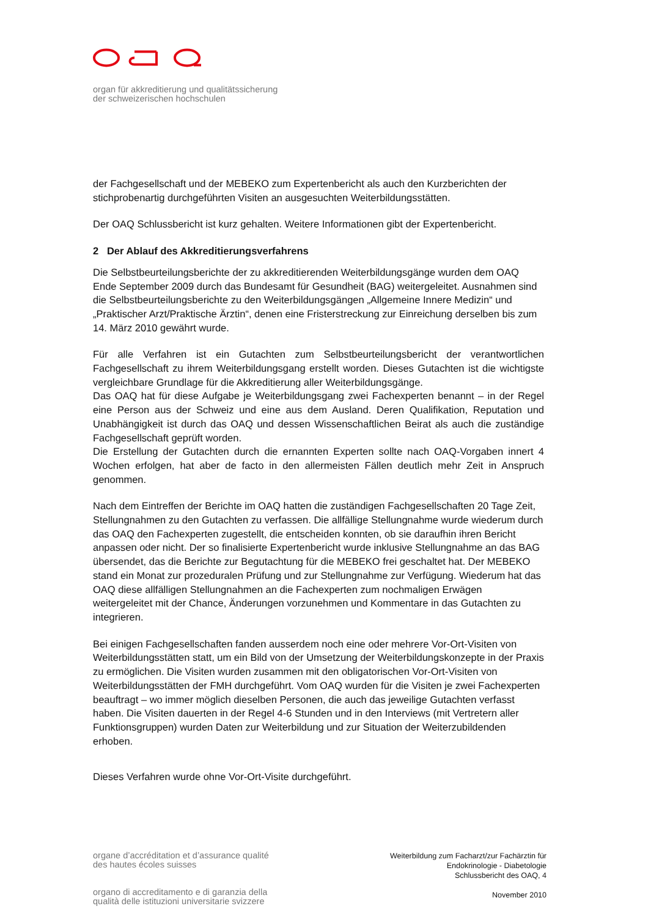organ für akkreditierung und qualitätssicherung
der schweizerischen hochschulen
der Fachgesellschaft und der MEBEKO zum Expertenbericht als auch den Kurzberichten der stichprobenartig durchgeführten Visiten an ausgesuchten Weiterbildungsstätten.
Der OAQ Schlussbericht ist kurz gehalten. Weitere Informationen gibt der Expertenbericht.
2 Der Ablauf des Akkreditierungsverfahrens
Die Selbstbeurteilungsberichte der zu akkreditierenden Weiterbildungsgänge wurden dem OAQ Ende September 2009 durch das Bundesamt für Gesundheit (BAG) weitergeleitet. Ausnahmen sind die Selbstbeurteilungsberichte zu den Weiterbildungsgängen „Allgemeine Innere Medizin“ und „Praktischer Arzt/Praktische Ärztin“, denen eine Fristerstreckung zur Einreichung derselben bis zum 14. März 2010 gewährt wurde.
Für alle Verfahren ist ein Gutachten zum Selbstbeurteilungsbericht der verantwortlichen Fachgesellschaft zu ihrem Weiterbildungsgang erstellt worden. Dieses Gutachten ist die wichtigste vergleichbare Grundlage für die Akkreditierung aller Weiterbildungsgänge.
Das OAQ hat für diese Aufgabe je Weiterbildungsgang zwei Fachexperten benannt – in der Regel eine Person aus der Schweiz und eine aus dem Ausland. Deren Qualifikation, Reputation und Unabhängigkeit ist durch das OAQ und dessen Wissenschaftlichen Beirat als auch die zuständige Fachgesellschaft geprüft worden.
Die Erstellung der Gutachten durch die ernannten Experten sollte nach OAQ-Vorgaben innert 4 Wochen erfolgen, hat aber de facto in den allermeisten Fällen deutlich mehr Zeit in Anspruch genommen.
Nach dem Eintreffen der Berichte im OAQ hatten die zuständigen Fachgesellschaften 20 Tage Zeit, Stellungnahmen zu den Gutachten zu verfassen. Die allfällige Stellungnahme wurde wiederum durch das OAQ den Fachexperten zugestellt, die entscheiden konnten, ob sie daraufhin ihren Bericht anpassen oder nicht. Der so finalisierte Expertenbericht wurde inklusive Stellungnahme an das BAG übersendet, das die Berichte zur Begutachtung für die MEBEKO frei geschaltet hat. Der MEBEKO stand ein Monat zur prozeduralen Prüfung und zur Stellungnahme zur Verfügung. Wiederum hat das OAQ diese allfälligen Stellungnahmen an die Fachexperten zum nochmaligen Erwägen weitergeleitet mit der Chance, Änderungen vorzunehmen und Kommentare in das Gutachten zu integrieren.
Bei einigen Fachgesellschaften fanden ausserdem noch eine oder mehrere Vor-Ort-Visiten von Weiterbildungsstätten statt, um ein Bild von der Umsetzung der Weiterbildungskonzepte in der Praxis zu ermöglichen. Die Visiten wurden zusammen mit den obligatorischen Vor-Ort-Visiten von Weiterbildungsstätten der FMH durchgeführt. Vom OAQ wurden für die Visiten je zwei Fachexperten beauftragt – wo immer möglich dieselben Personen, die auch das jeweilige Gutachten verfasst haben. Die Visiten dauerten in der Regel 4-6 Stunden und in den Interviews (mit Vertretern aller Funktionsgruppen) wurden Daten zur Weiterbildung und zur Situation der Weiterzubildenden erhoben.
Dieses Verfahren wurde ohne Vor-Ort-Visite durchgeführt.
organe d’accréditation et d’assurance qualité
des hautes écoles suisses
organo di accreditamento e di garanzia della
qualità delle istituzioni universitarie svizzere
Weiterbildung zum Facharzt/zur Fachärztin für
Endokrinologie - Diabetologie
Schlussbericht des OAQ, 4
November 2010